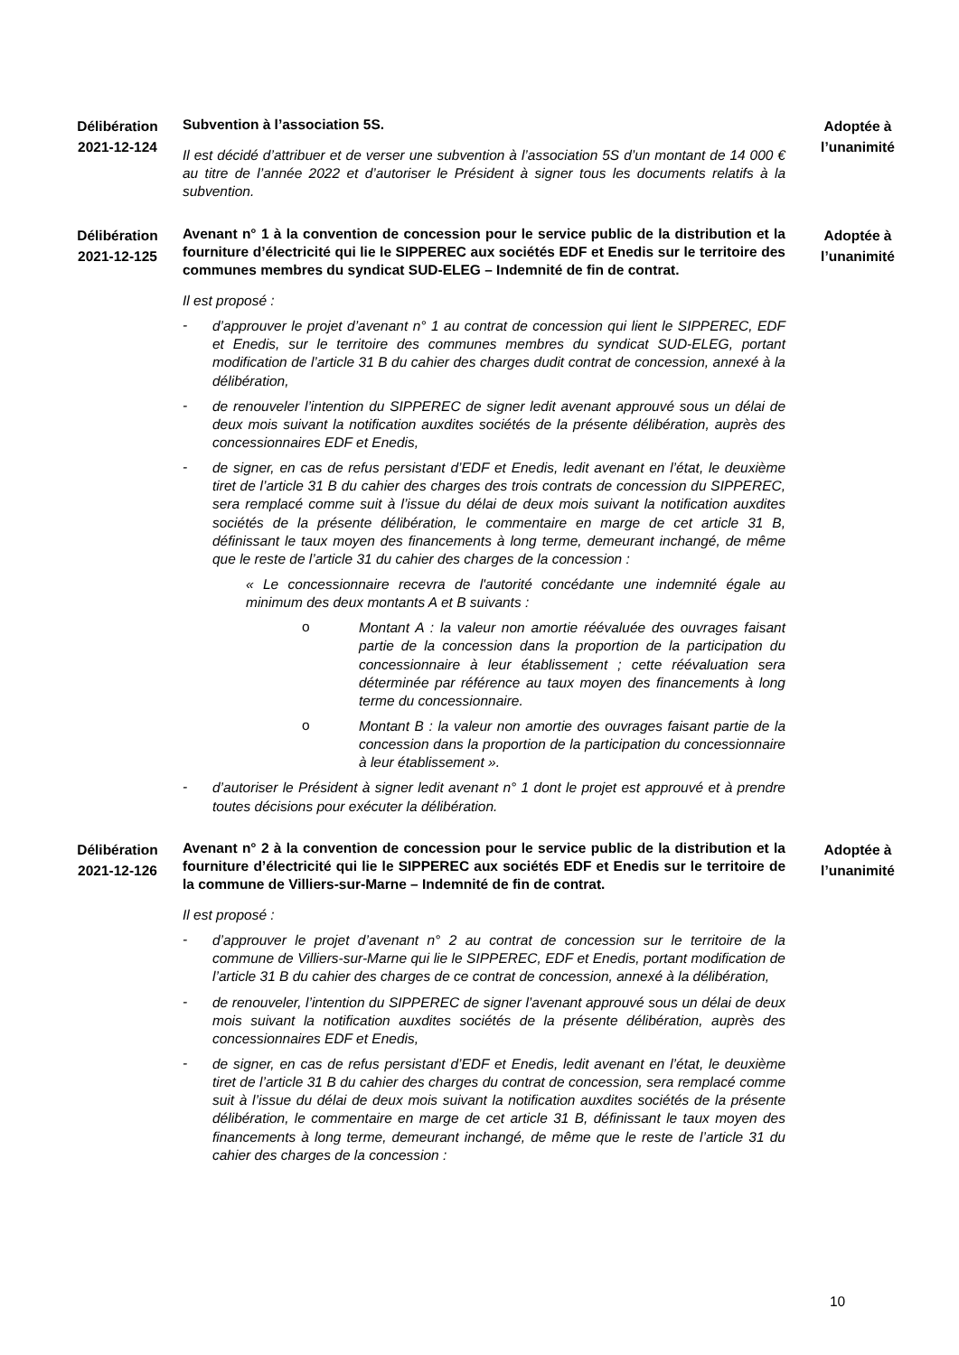Délibération
2021-12-124
Subvention à l’association 5S.
Il est décidé d’attribuer et de verser une subvention à l’association 5S d’un montant de 14 000 € au titre de l’année 2022 et d’autoriser le Président à signer tous les documents relatifs à la subvention.
Adoptée à
l’unanimité
Délibération
2021-12-125
Avenant n° 1 à la convention de concession pour le service public de la distribution et la fourniture d’électricité qui lie le SIPPEREC aux sociétés EDF et Enedis sur le territoire des communes membres du syndicat SUD-ELEG – Indemnité de fin de contrat.
Il est proposé :
-
d’approuver le projet d’avenant n° 1 au contrat de concession qui lient le SIPPEREC, EDF et Enedis, sur le territoire des communes membres du syndicat SUD-ELEG, portant modification de l’article 31 B du cahier des charges dudit contrat de concession, annexé à la délibération,
-
de renouveler l’intention du SIPPEREC de signer ledit avenant approuvé sous un délai de deux mois suivant la notification auxdites sociétés de la présente délibération, auprès des concessionnaires EDF et Enedis,
-
de signer, en cas de refus persistant d’EDF et Enedis, ledit avenant en l’état, le deuxième tiret de l’article 31 B du cahier des charges des trois contrats de concession du SIPPEREC, sera remplacé comme suit à l’issue du délai de deux mois suivant la notification auxdites sociétés de la présente délibération, le commentaire en marge de cet article 31 B, définissant le taux moyen des financements à long terme, demeurant inchangé, de même que le reste de l’article 31 du cahier des charges de la concession :
« Le concessionnaire recevra de l'autorité concédante une indemnité égale au minimum des deux montants A et B suivants :
o
Montant A : la valeur non amortie réévaluée des ouvrages faisant partie de la concession dans la proportion de la participation du concessionnaire à leur établissement ; cette réévaluation sera déterminée par référence au taux moyen des financements à long terme du concessionnaire.
o
Montant B : la valeur non amortie des ouvrages faisant partie de la concession dans la proportion de la participation du concessionnaire à leur établissement ».
-
d’autoriser le Président à signer ledit avenant n° 1 dont le projet est approuvé et à prendre toutes décisions pour exécuter la délibération.
Adoptée à
l’unanimité
Délibération
2021-12-126
Avenant n° 2 à la convention de concession pour le service public de la distribution et la fourniture d’électricité qui lie le SIPPEREC aux sociétés EDF et Enedis sur le territoire de la commune de Villiers-sur-Marne – Indemnité de fin de contrat.
Il est proposé :
-
d’approuver le projet d’avenant n° 2 au contrat de concession sur le territoire de la commune de Villiers-sur-Marne qui lie le SIPPEREC, EDF et Enedis, portant modification de l’article 31 B du cahier des charges de ce contrat de concession, annexé à la délibération,
-
de renouveler, l’intention du SIPPEREC de signer l’avenant approuvé sous un délai de deux mois suivant la notification auxdites sociétés de la présente délibération, auprès des concessionnaires EDF et Enedis,
-
de signer, en cas de refus persistant d’EDF et Enedis, ledit avenant en l’état, le deuxième tiret de l’article 31 B du cahier des charges du contrat de concession, sera remplacé comme suit à l’issue du délai de deux mois suivant la notification auxdites sociétés de la présente délibération, le commentaire en marge de cet article 31 B, définissant le taux moyen des financements à long terme, demeurant inchangé, de même que le reste de l’article 31 du cahier des charges de la concession :
Adoptée à
l’unanimité
10